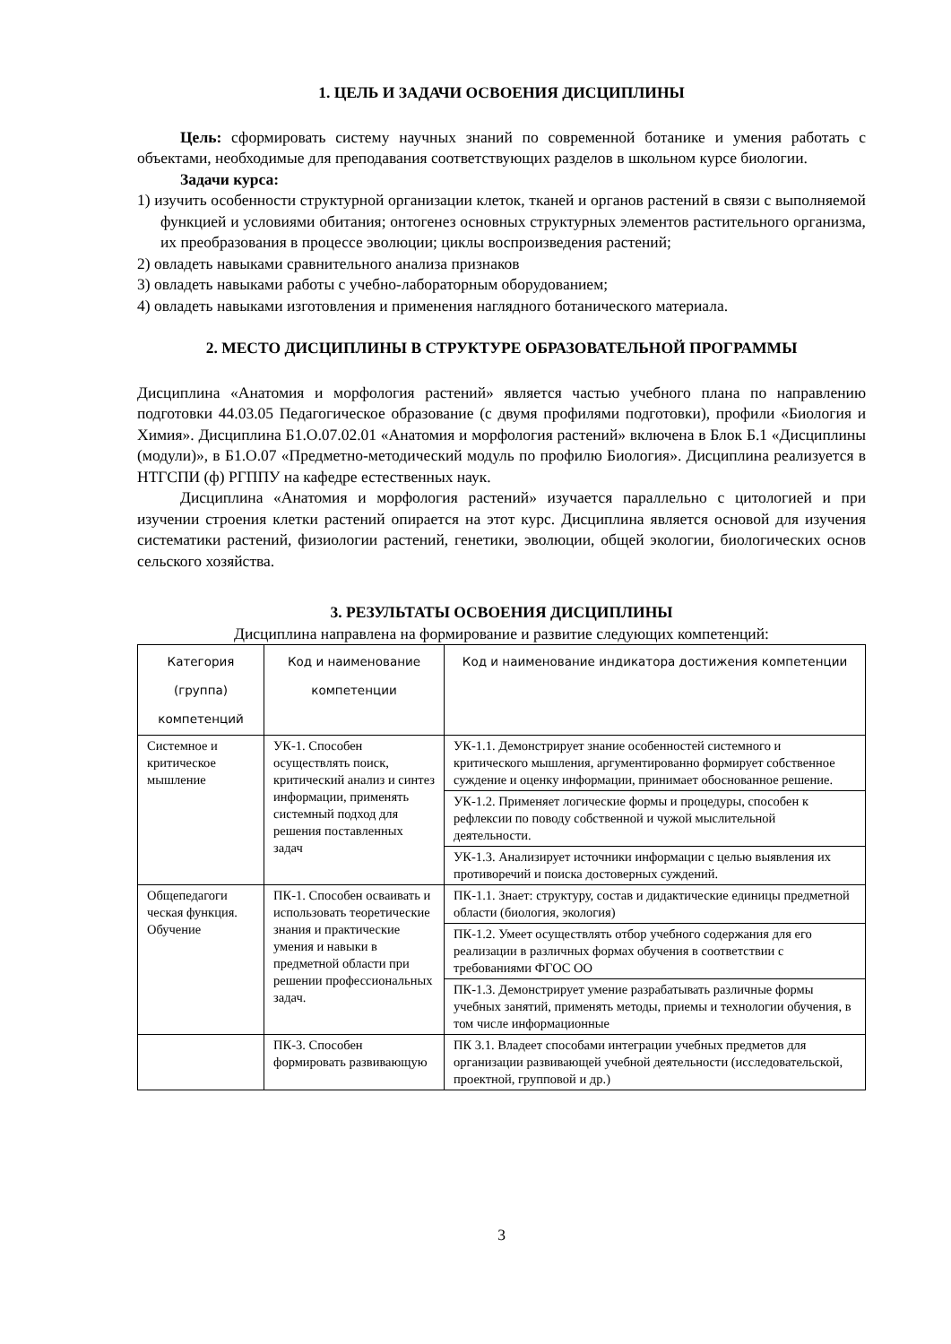1. ЦЕЛЬ И ЗАДАЧИ ОСВОЕНИЯ ДИСЦИПЛИНЫ
Цель: сформировать систему научных знаний по современной ботанике и умения работать с объектами, необходимые для преподавания соответствующих разделов в школьном курсе биологии.
Задачи курса:
1) изучить особенности структурной организации клеток, тканей и органов растений в связи с выполняемой функцией и условиями обитания; онтогенез основных структурных элементов растительного организма, их преобразования в процессе эволюции; циклы воспроизведения растений;
2) овладеть навыками сравнительного анализа признаков
3) овладеть навыками работы с учебно-лабораторным оборудованием;
4) овладеть навыками изготовления и применения наглядного ботанического материала.
2. МЕСТО ДИСЦИПЛИНЫ В СТРУКТУРЕ ОБРАЗОВАТЕЛЬНОЙ ПРОГРАММЫ
Дисциплина «Анатомия и морфология растений» является частью учебного плана по направлению подготовки 44.03.05 Педагогическое образование (с двумя профилями подготовки), профили «Биология и Химия». Дисциплина Б1.О.07.02.01 «Анатомия и морфология растений» включена в Блок Б.1 «Дисциплины (модули)», в Б1.О.07 «Предметно-методический модуль по профилю Биология». Дисциплина реализуется в НТГСПИ (ф) РГППУ на кафедре естественных наук.
Дисциплина «Анатомия и морфология растений» изучается параллельно с цитологией и при изучении строения клетки растений опирается на этот курс. Дисциплина является основой для изучения систематики растений, физиологии растений, генетики, эволюции, общей экологии, биологических основ сельского хозяйства.
3. РЕЗУЛЬТАТЫ ОСВОЕНИЯ ДИСЦИПЛИНЫ
Дисциплина направлена на формирование и развитие следующих компетенций:
| Категория (группа) компетенций | Код и наименование компетенции | Код и наименование индикатора достижения компетенции |
| --- | --- | --- |
| Системное и критическое мышление | УК-1. Способен осуществлять поиск, критический анализ и синтез информации, применять системный подход для решения поставленных задач | УК-1.1. Демонстрирует знание особенностей системного и критического мышления, аргументированно формирует собственное суждение и оценку информации, принимает обоснованное решение. |
| | | УК-1.2. Применяет логические формы и процедуры, способен к рефлексии по поводу собственной и чужой мыслительной деятельности. |
| | | УК-1.3. Анализирует источники информации с целью выявления их противоречий и поиска достоверных суждений. |
| Общепедагоги ческая функция. Обучение | ПК-1. Способен осваивать и использовать теоретические знания и практические умения и навыки в предметной области при решении профессиональных задач. | ПК-1.1. Знает: структуру, состав и дидактические единицы предметной области (биология, экология) |
| | | ПК-1.2. Умеет осуществлять отбор учебного содержания для его реализации в различных формах обучения в соответствии с требованиями ФГОС ОО |
| | | ПК-1.3. Демонстрирует умение разрабатывать различные формы учебных занятий, применять методы, приемы и технологии обучения, в том числе информационные |
| | ПК-3. Способен формировать развивающую | ПК 3.1. Владеет способами интеграции учебных предметов для организации развивающей учебной деятельности (исследовательской, проектной, групповой и др.) |
3